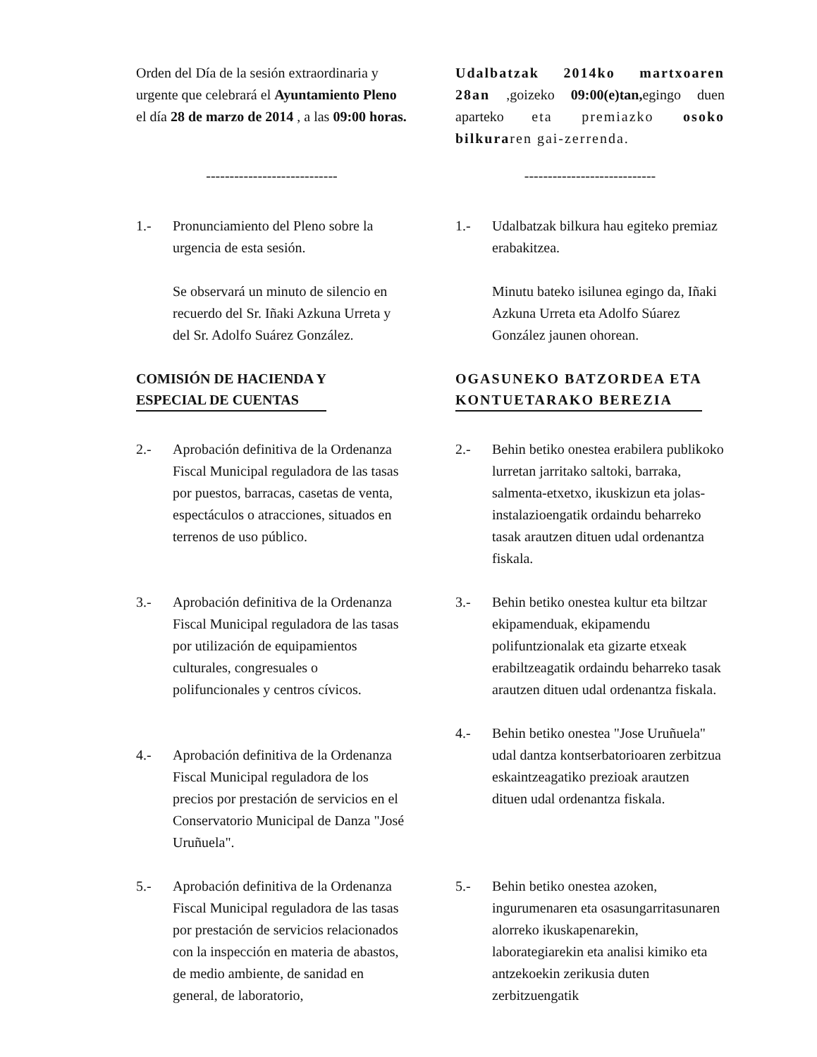Orden del Día de la sesión extraordinaria y urgente que celebrará el Ayuntamiento Pleno el día 28 de marzo de 2014 , a las 09:00 horas.
Udalbatzak 2014ko martxoaren 28an ,goizeko 09:00(e)tan, egingo duen aparteko eta premiazko osoko bilkuraren gai-zerrenda.
---------------------------- ----------------------------
1.- Pronunciamiento del Pleno sobre la urgencia de esta sesión.
Se observará un minuto de silencio en recuerdo del Sr. Iñaki Azkuna Urreta y del Sr. Adolfo Suárez González.
COMISIÓN DE HACIENDA Y
ESPECIAL DE CUENTAS
2.- Aprobación definitiva de la Ordenanza Fiscal Municipal reguladora de las tasas por puestos, barracas, casetas de venta, espectáculos o atracciones, situados en terrenos de uso público.
3.- Aprobación definitiva de la Ordenanza Fiscal Municipal reguladora de las tasas por utilización de equipamientos culturales, congresuales o polifuncionales y centros cívicos.
4.- Aprobación definitiva de la Ordenanza Fiscal Municipal reguladora de los precios por prestación de servicios en el Conservatorio Municipal de Danza "José Uruñuela".
5.- Aprobación definitiva de la Ordenanza Fiscal Municipal reguladora de las tasas por prestación de servicios relacionados con la inspección en materia de abastos, de medio ambiente, de sanidad en general, de laboratorio,
1.- Udalbatzak bilkura hau egiteko premiaz erabakitzea.
Minutu bateko isilunea egingo da, Iñaki Azkuna Urreta eta Adolfo Súarez González jaunen ohorean.
OGASUNEKO BATZORDEA ETA
KONTUETARAKO BEREZIA
2.- Behin betiko onestea erabilera publikoko lurretan jarritako saltoki, barraka, salmenta-etxetxo, ikuskizun eta jolas-instalazioengatik ordaindu beharreko tasak arautzen dituen udal ordenantza fiskala.
3.- Behin betiko onestea kultur eta biltzar ekipamenduak, ekipamendu polifuntzionalak eta gizarte etxeak erabiltzeagatik ordaindu beharreko tasak arautzen dituen udal ordenantza fiskala.
4.- Behin betiko onestea "Jose Uruñuela" udal dantza kontserbatorioaren zerbitzua eskaintzeagatiko prezioak arautzen dituen udal ordenantza fiskala.
5.- Behin betiko onestea azoken, ingurumenaren eta osasungarritasunaren alorreko ikuskapenarekin, laborategiarekin eta analisi kimiko eta antzekoekin zerikusia duten zerbitzuengatik